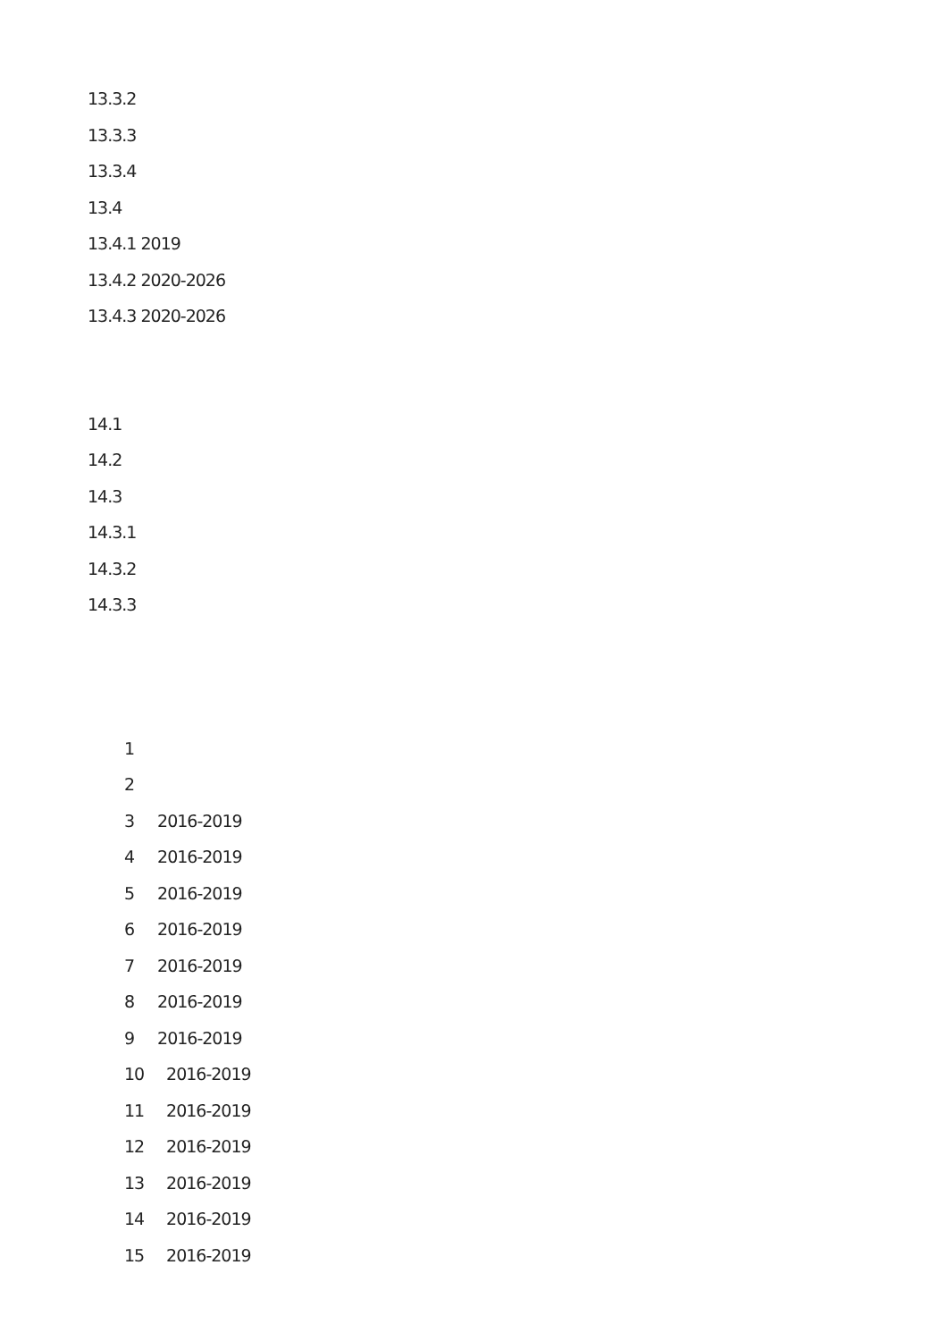13.3.2
13.3.3
13.3.4
13.4
13.4.1 2019
13.4.2 2020-2026
13.4.3 2020-2026
14.1
14.2
14.3
14.3.1
14.3.2
14.3.3
1
2
3 2016-2019
4 2016-2019
5 2016-2019
6 2016-2019
7 2016-2019
8 2016-2019
9 2016-2019
10 2016-2019
11 2016-2019
12 2016-2019
13 2016-2019
14 2016-2019
15 2016-2019